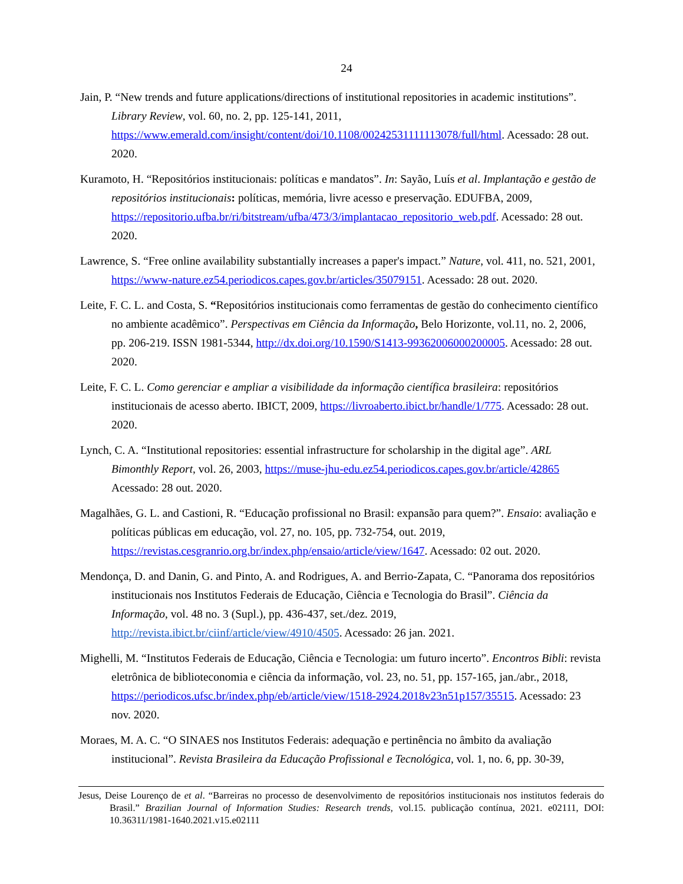24
Jain, P. “New trends and future applications/directions of institutional repositories in academic institutions”. Library Review, vol. 60, no. 2, pp. 125-141, 2011, https://www.emerald.com/insight/content/doi/10.1108/00242531111113078/full/html. Acessado: 28 out. 2020.
Kuramoto, H. “Repositórios institucionais: políticas e mandatos”. In: Sayão, Luís et al. Implantação e gestão de repositórios institucionais: políticas, memória, livre acesso e preservação. EDUFBA, 2009, https://repositorio.ufba.br/ri/bitstream/ufba/473/3/implantacao_repositorio_web.pdf. Acessado: 28 out. 2020.
Lawrence, S. “Free online availability substantially increases a paper's impact.” Nature, vol. 411, no. 521, 2001, https://www-nature.ez54.periodicos.capes.gov.br/articles/35079151. Acessado: 28 out. 2020.
Leite, F. C. L. and Costa, S. “Repositórios institucionais como ferramentas de gestão do conhecimento científico no ambiente acadêmico”. Perspectivas em Ciência da Informação, Belo Horizonte, vol.11, no. 2, 2006, pp. 206-219. ISSN 1981-5344, http://dx.doi.org/10.1590/S1413-99362006000200005. Acessado: 28 out. 2020.
Leite, F. C. L. Como gerenciar e ampliar a visibilidade da informação científica brasileira: repositórios institucionais de acesso aberto. IBICT, 2009, https://livroaberto.ibict.br/handle/1/775. Acessado: 28 out. 2020.
Lynch, C. A. “Institutional repositories: essential infrastructure for scholarship in the digital age”. ARL Bimonthly Report, vol. 26, 2003, https://muse-jhu-edu.ez54.periodicos.capes.gov.br/article/42865 Acessado: 28 out. 2020.
Magalhães, G. L. and Castioni, R. “Educação profissional no Brasil: expansão para quem?”. Ensaio: avaliação e políticas públicas em educação, vol. 27, no. 105, pp. 732-754, out. 2019, https://revistas.cesgranrio.org.br/index.php/ensaio/article/view/1647. Acessado: 02 out. 2020.
Mendonça, D. and Danin, G. and Pinto, A. and Rodrigues, A. and Berrio-Zapata, C. “Panorama dos repositórios institucionais nos Institutos Federais de Educação, Ciência e Tecnologia do Brasil”. Ciência da Informação, vol. 48 no. 3 (Supl.), pp. 436-437, set./dez. 2019, http://revista.ibict.br/ciinf/article/view/4910/4505. Acessado: 26 jan. 2021.
Mighelli, M. “Institutos Federais de Educação, Ciência e Tecnologia: um futuro incerto”. Encontros Bibli: revista eletrônica de biblioteconomia e ciência da informação, vol. 23, no. 51, pp. 157-165, jan./abr., 2018, https://periodicos.ufsc.br/index.php/eb/article/view/1518-2924.2018v23n51p157/35515. Acessado: 23 nov. 2020.
Moraes, M. A. C. “O SINAES nos Institutos Federais: adequação e pertinência no âmbito da avaliação institucional”. Revista Brasileira da Educação Profissional e Tecnológica, vol. 1, no. 6, pp. 30-39,
Jesus, Deise Lourenço de et al. “Barreiras no processo de desenvolvimento de repositórios institucionais nos institutos federais do Brasil.” Brazilian Journal of Information Studies: Research trends, vol.15. publicação contínua, 2021. e02111, DOI: 10.36311/1981-1640.2021.v15.e02111